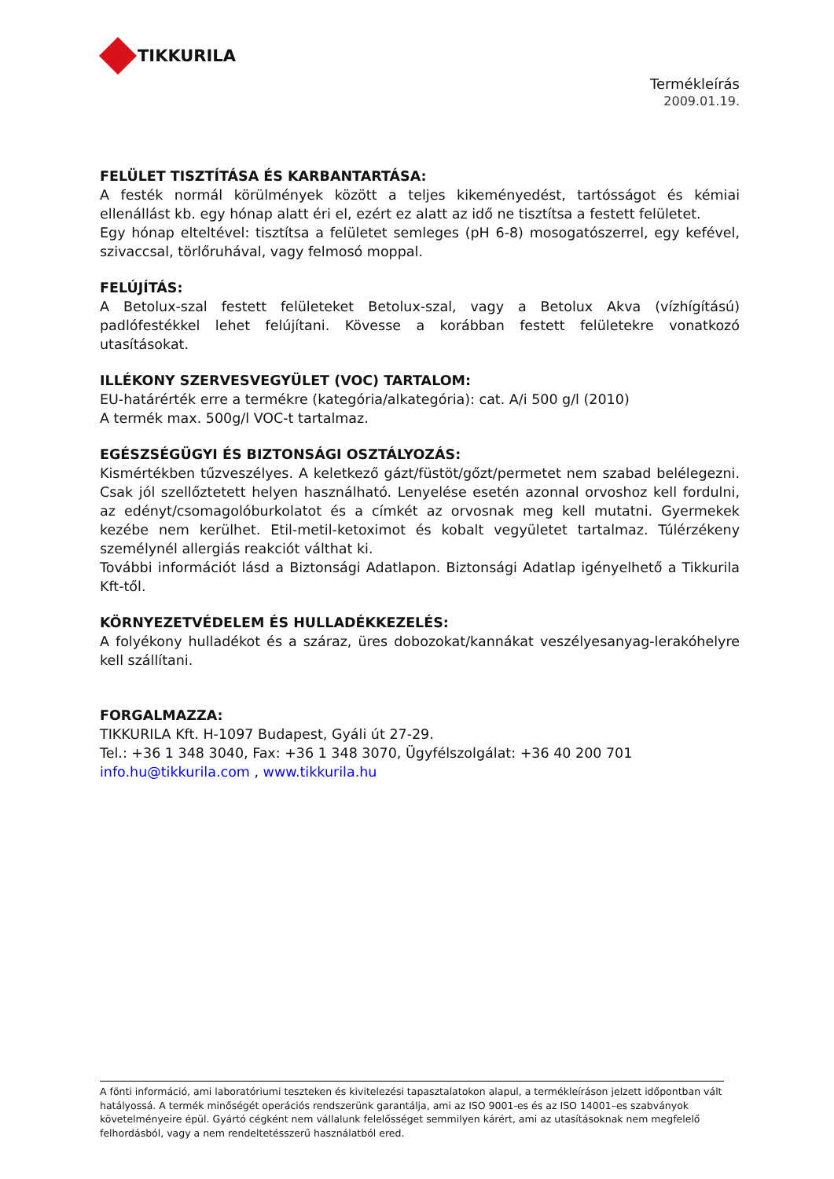TIKKURILA
Termékleírás
2009.01.19.
FELÜLET TISZTÍTÁSA ÉS KARBANTARTÁSA:
A festék normál körülmények között a teljes kikeményedést, tartósságot és kémiai ellenállást kb. egy hónap alatt éri el, ezért ez alatt az idő ne tisztítsa a festett felületet.
Egy hónap elteltével: tisztítsa a felületet semleges (pH 6-8) mosogatószerrel, egy kefével, szivaccsal, törlőruhával, vagy felmosó moppal.
FELÚJÍTÁS:
A Betolux-szal festett felületeket Betolux-szal, vagy a Betolux Akva (vízhígítású) padlófestékkel lehet felújítani. Kövesse a korábban festett felületekre vonatkozó utasításokat.
ILLÉKONY SZERVESVEGYÜLET (VOC) TARTALOM:
EU-határérték erre a termékre (kategória/alkategória): cat. A/i 500 g/l (2010)
A termék max. 500g/l VOC-t tartalmaz.
EGÉSZSÉGÜGYI ÉS BIZTONSÁGI OSZTÁLYOZÁS:
Kismértékben tűzveszélyes. A keletkező gázt/füstöt/gőzt/permetet nem szabad belélegezni. Csak jól szellőztetett helyen használható. Lenyelése esetén azonnal orvoshoz kell fordulni, az edényt/csomagolóburkolatot és a címkét az orvosnak meg kell mutatni. Gyermekek kezébe nem kerülhet. Etil-metil-ketoximot és kobalt vegyületet tartalmaz. Túlérzékeny személynél allergiás reakciót válthat ki.
További információt lásd a Biztonsági Adatlapon. Biztonsági Adatlap igényelhető a Tikkurila Kft-től.
KÖRNYEZETVÉDELEM ÉS HULLADÉKKEZELÉS:
A folyékony hulladékot és a száraz, üres dobozokat/kannákat veszélyesanyag-lerakóhelyre kell szállítani.
FORGALMAZZA:
TIKKURILA Kft. H-1097 Budapest, Gyáli út 27-29.
Tel.: +36 1 348 3040, Fax: +36 1 348 3070, Ügyfélszolgálat: +36 40 200 701
info.hu@tikkurila.com , www.tikkurila.hu
A fönti információ, ami laboratóriumi teszteken és kivitelezési tapasztalatokon alapul, a termékleíráson jelzett időpontban vált hatályossá. A termék minőségét operációs rendszerünk garantálja, ami az ISO 9001-es és az ISO 14001–es szabványok követelményeire épül. Gyártó cégként nem vállalunk felelősséget semmilyen kárért, ami az utasításoknak nem megfelelő felhordásból, vagy a nem rendeltetésszerű használatból ered.